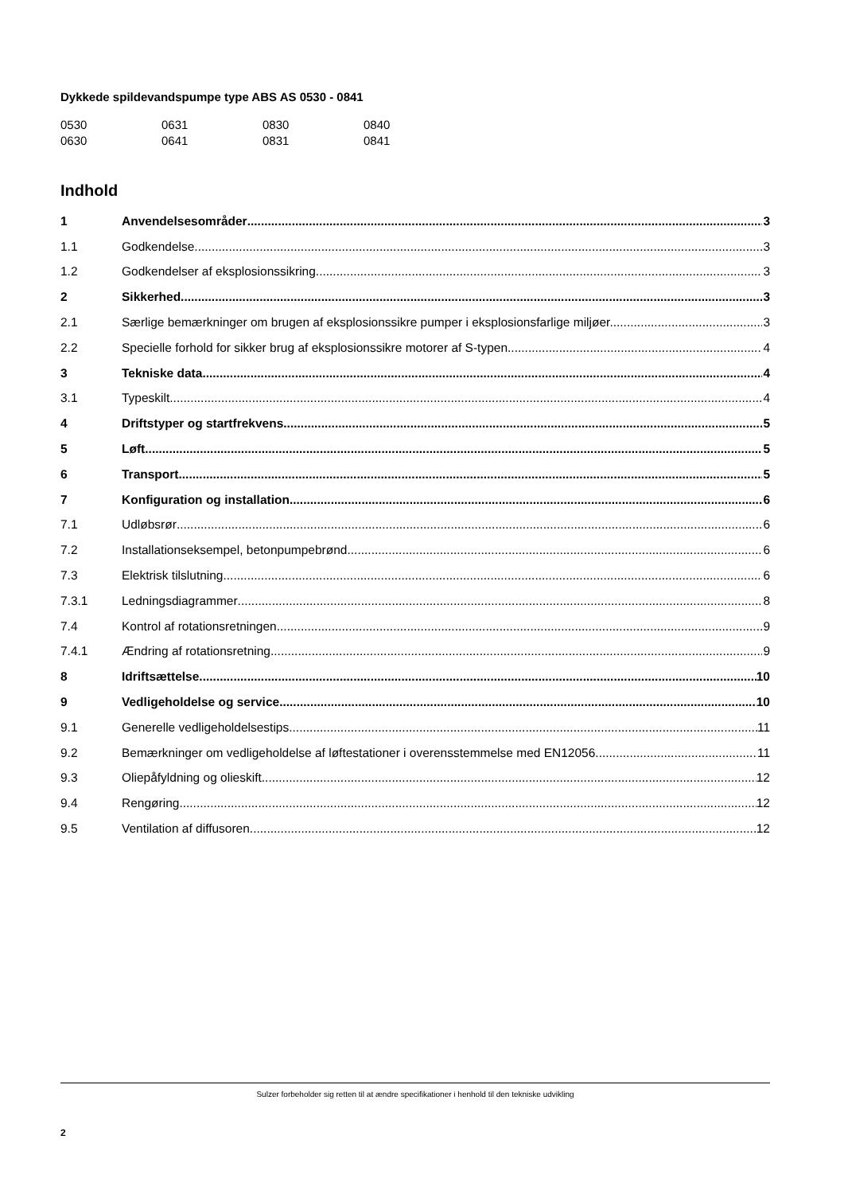Dykkede spildevandspumpe type ABS AS 0530 - 0841
| 0530 | 0631 | 0830 | 0840 |
| 0630 | 0641 | 0831 | 0841 |
Indhold
1 Anvendelsesområder 3
1.1 Godkendelse 3
1.2 Godkendelser af eksplosionssikring 3
2 Sikkerhed 3
2.1 Særlige bemærkninger om brugen af eksplosionssikre pumper i eksplosionsfarlige miljøer. 3
2.2 Specielle forhold for sikker brug af eksplosionssikre motorer af S-typen. 4
3 Tekniske data 4
3.1 Typeskilt 4
4 Driftstyper og startfrekvens 5
5 Løft 5
6 Transport 5
7 Konfiguration og installation 6
7.1 Udløbsrør 6
7.2 Installationseksempel, betonpumpebrønd 6
7.3 Elektrisk tilslutning 6
7.3.1 Ledningsdiagrammer 8
7.4 Kontrol af rotationsretningen 9
7.4.1 Ændring af rotationsretning 9
8 Idriftsættelse 10
9 Vedligeholdelse og service 10
9.1 Generelle vedligeholdelsestips 11
9.2 Bemærkninger om vedligeholdelse af løftestationer i overensstemmelse med EN12056 11
9.3 Oliepåfyldning og olieskift 12
9.4 Rengøring 12
9.5 Ventilation af diffusoren 12
Sulzer forbeholder sig retten til at ændre specifikationer i henhold til den tekniske udvikling
2